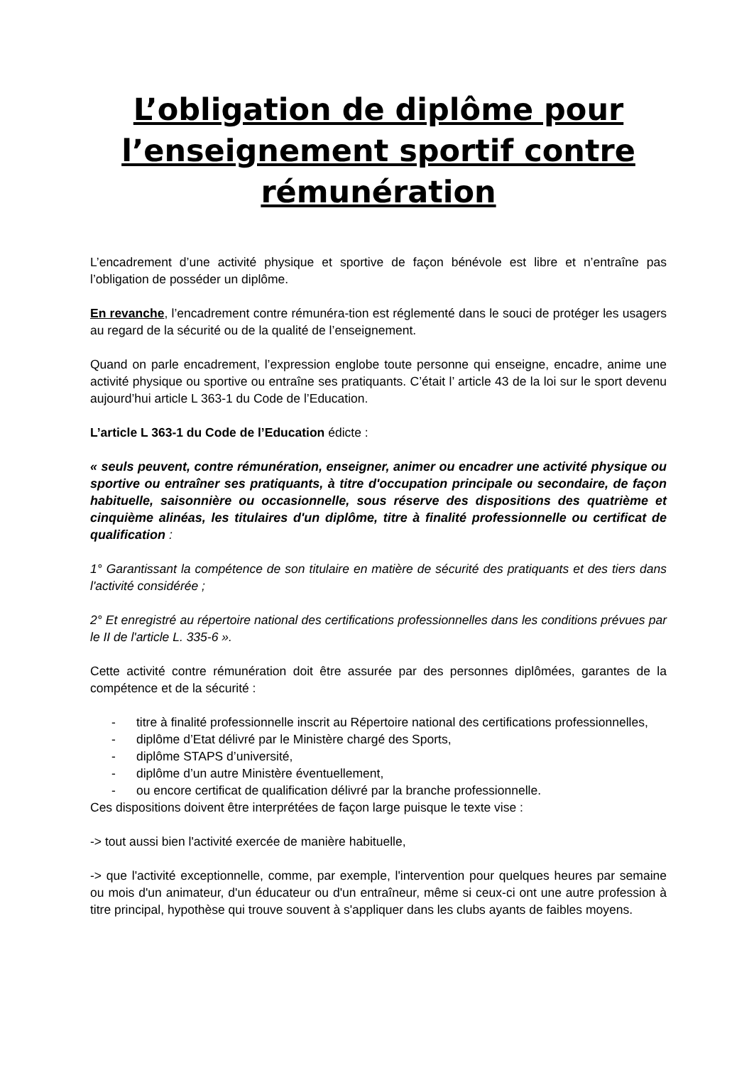L’obligation de diplôme pour l’enseignement sportif contre rémunération
L’encadrement d’une activité physique et sportive de façon bénévole est libre et n’entraîne pas l’obligation de posséder un diplôme.
En revanche, l’encadrement contre rémunéra-tion est réglementé dans le souci de protéger les usagers au regard de la sécurité ou de la qualité de l’enseignement.
Quand on parle encadrement, l’expression englobe toute personne qui enseigne, encadre, anime une activité physique ou sportive ou entraîne ses pratiquants. C’était l’ article 43 de la loi sur le sport devenu aujourd’hui article L 363-1 du Code de l’Education.
L’article L 363-1 du Code de l’Education édicte :
« seuls peuvent, contre rémunération, enseigner, animer ou encadrer une activité physique ou sportive ou entraîner ses pratiquants, à titre d'occupation principale ou secondaire, de façon habituelle, saisonnière ou occasionnelle, sous réserve des dispositions des quatrième et cinquième alinéas, les titulaires d'un diplôme, titre à finalité professionnelle ou certificat de qualification :
1° Garantissant la compétence de son titulaire en matière de sécurité des pratiquants et des tiers dans l'activité considérée ;
2° Et enregistré au répertoire national des certifications professionnelles dans les conditions prévues par le II de l'article L. 335-6 ».
Cette activité contre rémunération doit être assurée par des personnes diplômées, garantes de la compétence et de la sécurité :
- titre à finalité professionnelle inscrit au Répertoire national des certifications professionnelles,
- diplôme d’Etat délivré par le Ministère chargé des Sports,
- diplôme STAPS d’université,
- diplôme d’un autre Ministère éventuellement,
- ou encore certificat de qualification délivré par la branche professionnelle.
Ces dispositions doivent être interprétées de façon large puisque le texte vise :
-> tout aussi bien l'activité exercée de manière habituelle,
-> que l'activité exceptionnelle, comme, par exemple, l'intervention pour quelques heures par semaine ou mois d'un animateur, d'un éducateur ou d'un entraîneur, même si ceux-ci ont une autre profession à titre principal, hypothèse qui trouve souvent à s'appliquer dans les clubs ayants de faibles moyens.